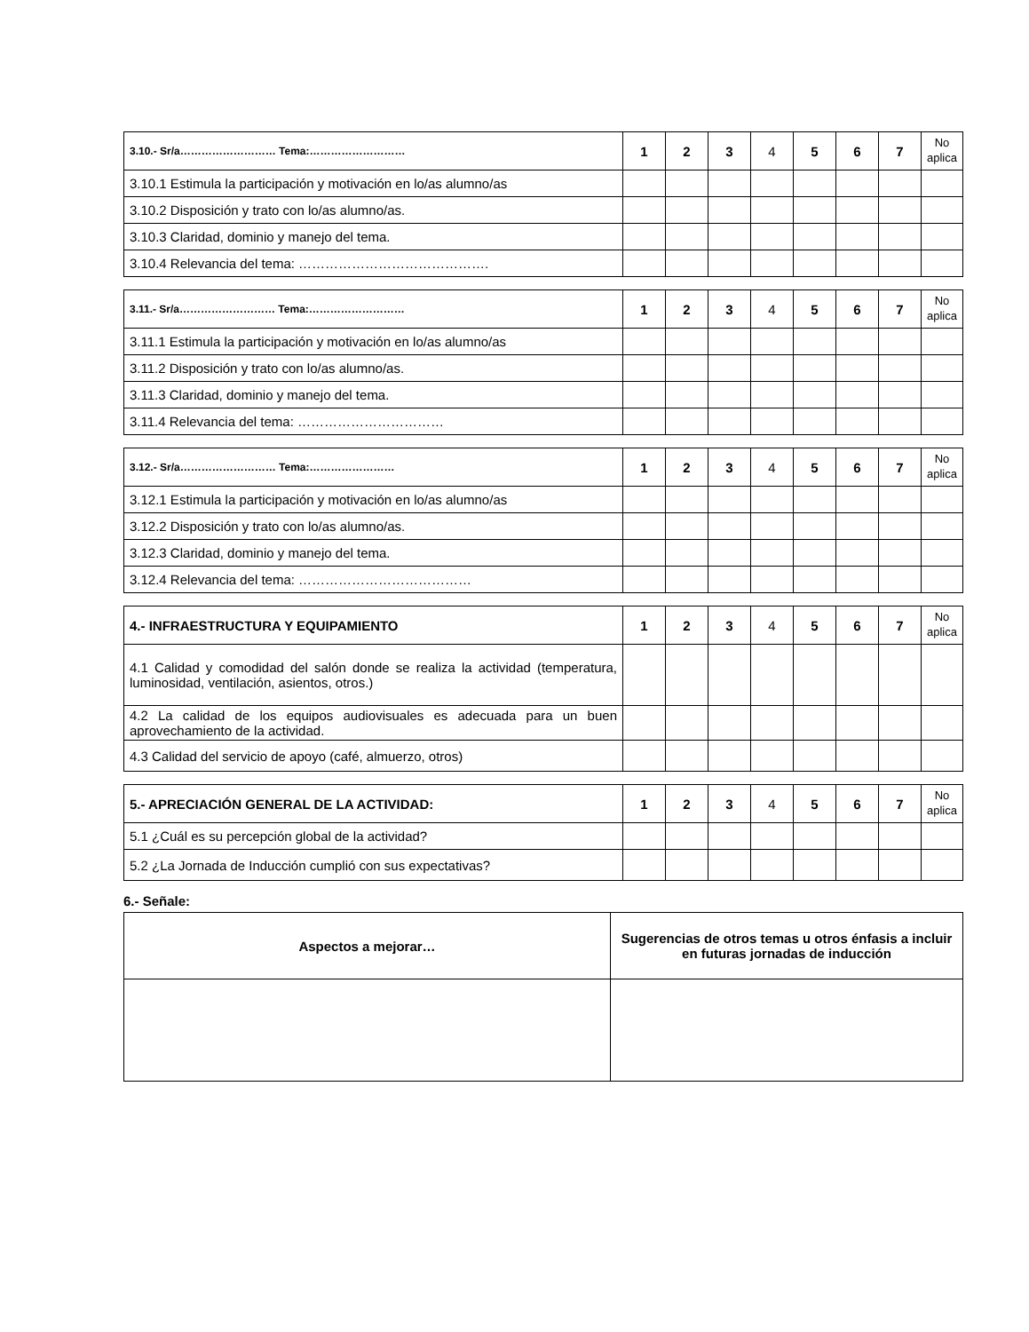| 3.10.- Sr/a……………………… Tema:……………………… | 1 | 2 | 3 | 4 | 5 | 6 | 7 | No aplica |
| 3.10.1 Estimula la participación y motivación en lo/as alumno/as | | | | | | | | |
| 3.10.2 Disposición y trato con lo/as alumno/as. | | | | | | | | |
| 3.10.3 Claridad, dominio y manejo del tema. | | | | | | | | |
| 3.10.4 Relevancia del tema: ……………………………………. | | | | | | | | |
| 3.11.- Sr/a……………………… Tema:……………………… | 1 | 2 | 3 | 4 | 5 | 6 | 7 | No aplica |
| 3.11.1 Estimula la participación y motivación en lo/as alumno/as | | | | | | | | |
| 3.11.2 Disposición y trato con lo/as alumno/as. | | | | | | | | |
| 3.11.3 Claridad, dominio y manejo del tema. | | | | | | | | |
| 3.11.4 Relevancia del tema: …………………………… | | | | | | | | |
| 3.12.- Sr/a……………………… Tema:…………………… | 1 | 2 | 3 | 4 | 5 | 6 | 7 | No aplica |
| 3.12.1 Estimula la participación y motivación en lo/as alumno/as | | | | | | | | |
| 3.12.2 Disposición y trato con lo/as alumno/as. | | | | | | | | |
| 3.12.3 Claridad, dominio y manejo del tema. | | | | | | | | |
| 3.12.4 Relevancia del tema: ………………………………… | | | | | | | | |
| 4.- INFRAESTRUCTURA Y EQUIPAMIENTO | 1 | 2 | 3 | 4 | 5 | 6 | 7 | No aplica |
| 4.1 Calidad y comodidad del salón donde se realiza la actividad (temperatura, luminosidad, ventilación, asientos, otros.) | | | | | | | | |
| 4.2 La calidad de los equipos audiovisuales es adecuada para un buen aprovechamiento de la actividad. | | | | | | | | |
| 4.3 Calidad del servicio de apoyo (café, almuerzo, otros) | | | | | | | | |
| 5.- APRECIACIÓN GENERAL DE LA ACTIVIDAD: | 1 | 2 | 3 | 4 | 5 | 6 | 7 | No aplica |
| 5.1 ¿Cuál es su percepción global de la actividad? | | | | | | | | |
| 5.2 ¿La Jornada de Inducción cumplió con sus expectativas? | | | | | | | | |
6.- Señale:
| Aspectos a mejorar… | Sugerencias de otros temas u otros énfasis a incluir en futuras jornadas de inducción |
| --- | --- |